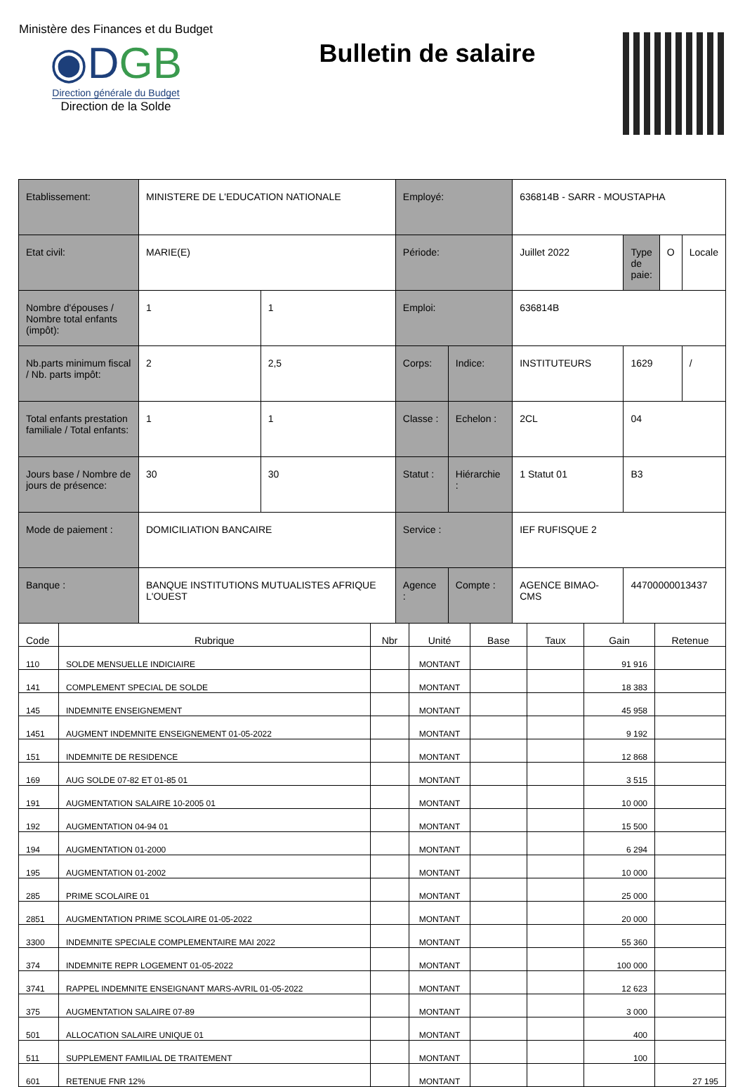Ministère des Finances et du Budget
◉DGB
Direction générale du Budget
Direction de la Solde
Bulletin de salaire
| Etablissement: | MINISTERE DE L'EDUCATION NATIONALE | | Employé: | | 636814B - SARR - MOUSTAPHA | | | |
| Etat civil: | MARIE(E) | | Période: | | Juillet 2022 | Type de paie: | O | Locale |
| Nombre d'épouses / Nombre total enfants (impôt): | 1 | 1 | Emploi: | | 636814B | | | |
| Nb.parts minimum fiscal / Nb. parts impôt: | 2 | 2,5 | Corps: | Indice: | INSTITUTEURS | 1629 | | / |
| Total enfants prestation familiale / Total enfants: | 1 | 1 | Classe : | Echelon : | 2CL | 04 | | |
| Jours base / Nombre de jours de présence: | 30 | 30 | Statut : | Hiérarchie : | 1 Statut 01 | B3 | | |
| Mode de paiement : | DOMICILIATION BANCAIRE | | Service : | | IEF RUFISQUE 2 | | | |
| Banque : | BANQUE INSTITUTIONS MUTUALISTES AFRIQUE L'OUEST | | Agence : | Compte : | AGENCE BIMAO-CMS | 44700000013437 | | |
| Code | Rubrique | Nbr | Unité | Base | Taux | Gain | Retenue |
| --- | --- | --- | --- | --- | --- | --- | --- |
| 110 | SOLDE MENSUELLE INDICIAIRE | | MONTANT | | | 91 916 | |
| 141 | COMPLEMENT SPECIAL DE SOLDE | | MONTANT | | | 18 383 | |
| 145 | INDEMNITE ENSEIGNEMENT | | MONTANT | | | 45 958 | |
| 1451 | AUGMENT INDEMNITE ENSEIGNEMENT 01-05-2022 | | MONTANT | | | 9 192 | |
| 151 | INDEMNITE DE RESIDENCE | | MONTANT | | | 12 868 | |
| 169 | AUG SOLDE 07-82 ET 01-85 01 | | MONTANT | | | 3 515 | |
| 191 | AUGMENTATION SALAIRE 10-2005 01 | | MONTANT | | | 10 000 | |
| 192 | AUGMENTATION 04-94 01 | | MONTANT | | | 15 500 | |
| 194 | AUGMENTATION 01-2000 | | MONTANT | | | 6 294 | |
| 195 | AUGMENTATION 01-2002 | | MONTANT | | | 10 000 | |
| 285 | PRIME SCOLAIRE 01 | | MONTANT | | | 25 000 | |
| 2851 | AUGMENTATION PRIME SCOLAIRE 01-05-2022 | | MONTANT | | | 20 000 | |
| 3300 | INDEMNITE SPECIALE COMPLEMENTAIRE MAI 2022 | | MONTANT | | | 55 360 | |
| 374 | INDEMNITE REPR LOGEMENT 01-05-2022 | | MONTANT | | | 100 000 | |
| 3741 | RAPPEL INDEMNITE ENSEIGNANT MARS-AVRIL 01-05-2022 | | MONTANT | | | 12 623 | |
| 375 | AUGMENTATION SALAIRE 07-89 | | MONTANT | | | 3 000 | |
| 501 | ALLOCATION SALAIRE UNIQUE 01 | | MONTANT | | | 400 | |
| 511 | SUPPLEMENT FAMILIAL DE TRAITEMENT | | MONTANT | | | 100 | |
| 601 | RETENUE FNR 12% | | MONTANT | | | | 27 195 |